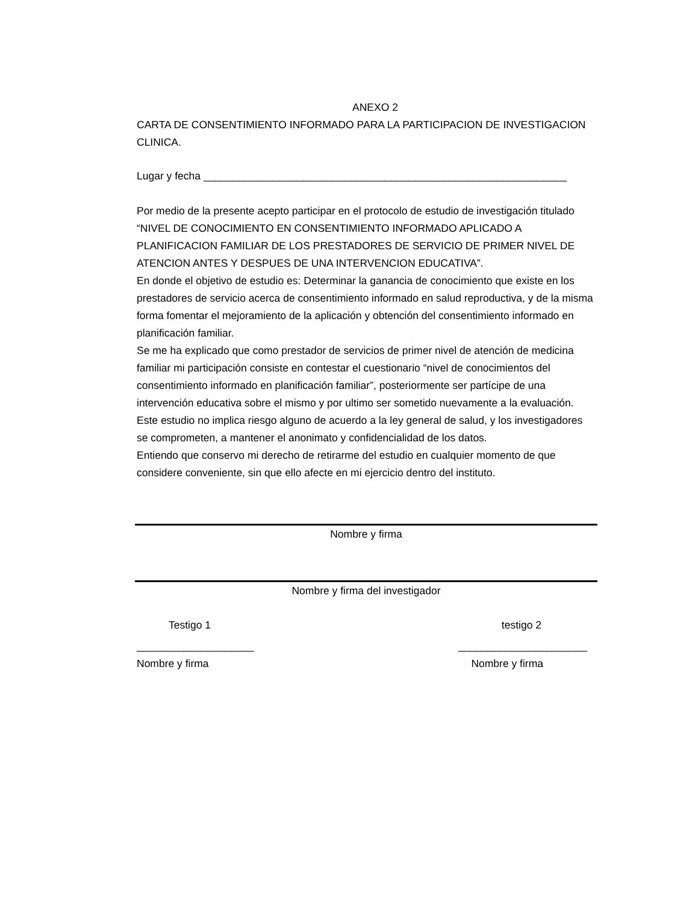ANEXO 2
CARTA DE CONSENTIMIENTO INFORMADO PARA LA PARTICIPACION DE INVESTIGACION CLINICA.
Lugar y fecha ______________________________________________________________
Por medio de la presente acepto participar en el protocolo de estudio de investigación titulado “NIVEL DE CONOCIMIENTO EN CONSENTIMIENTO INFORMADO APLICADO A PLANIFICACION FAMILIAR DE LOS PRESTADORES DE SERVICIO DE PRIMER NIVEL DE ATENCION ANTES Y DESPUES DE UNA INTERVENCION EDUCATIVA”.
En donde el objetivo de estudio es: Determinar la ganancia de conocimiento que existe en los prestadores de servicio acerca de consentimiento informado en salud reproductiva, y de la misma forma fomentar el mejoramiento de la aplicación y obtención del consentimiento informado en planificación familiar.
Se me ha explicado que como prestador de servicios de primer nivel de atención de medicina familiar mi participación consiste en contestar el cuestionario “nivel de conocimientos del consentimiento informado en planificación familiar”, posteriormente ser partícipe de una intervención educativa sobre el mismo y por ultimo ser sometido nuevamente a la evaluación.
Este estudio no implica riesgo alguno de acuerdo a la ley general de salud, y los investigadores se comprometen, a mantener el anonimato y confidencialidad de los datos.
Entiendo que conservo mi derecho de retirarme del estudio en cualquier momento de que considere conveniente, sin que ello afecte en mi ejercicio dentro del instituto.
Nombre y firma
Nombre y firma del investigador
Testigo 1 testigo 2
____________________ ______________________
Nombre y firma Nombre y firma